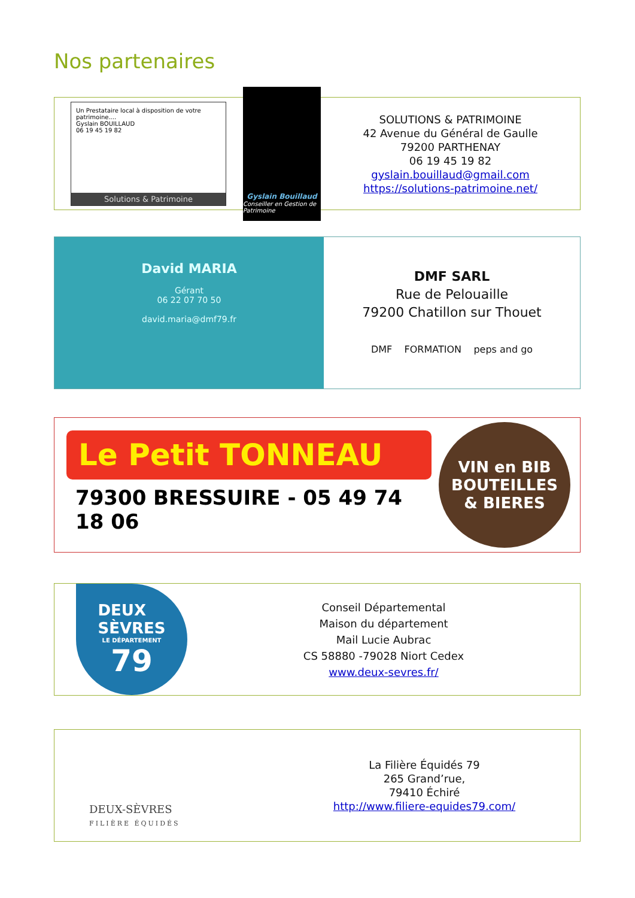Nos partenaires
Un Prestataire local à disposition de votre patrimoine....
Gyslain BOUILLAUD
06 19 45 19 82
Solutions & Patrimoine
Gyslain Bouillaud
Conseiller en Gestion de Patrimoine
SOLUTIONS & PATRIMOINE
42 Avenue du Général de Gaulle
79200 PARTHENAY
06 19 45 19 82
gyslain.bouillaud@gmail.com
https://solutions-patrimoine.net/
David MARIA
Gérant
06 22 07 70 50
david.maria@dmf79.fr
DMF SARL
Rue de Pelouaille
79200 Chatillon sur Thouet
DMF FORMATION peps and go
Le Petit TONNEAU
79300 BRESSUIRE - 05 49 74 18 06
VIN en BIB
BOUTEILLES
& BIERES
DEUX
SÈVRES
LE DÉPARTEMENT
79
Conseil Départemental
Maison du département
Mail Lucie Aubrac
CS 58880 -79028 Niort Cedex
www.deux-sevres.fr/
DEUX-SÈVRES
FILIÈRE ÉQUIDÉS
La Filière Équidés 79
265 Grand’rue,
79410 Échiré
http://www.filiere-equides79.com/